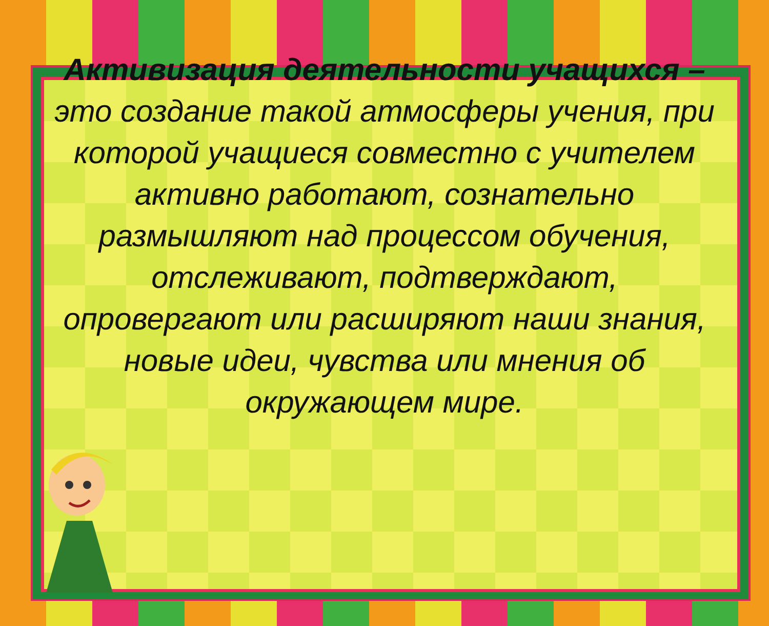Активизация деятельности учащихся – это создание такой атмосферы учения, при которой учащиеся совместно с учителем активно работают, сознательно размышляют над процессом обучения, отслеживают, подтверждают, опровергают или расширяют наши знания, новые идеи, чувства или мнения об окружающем мире.